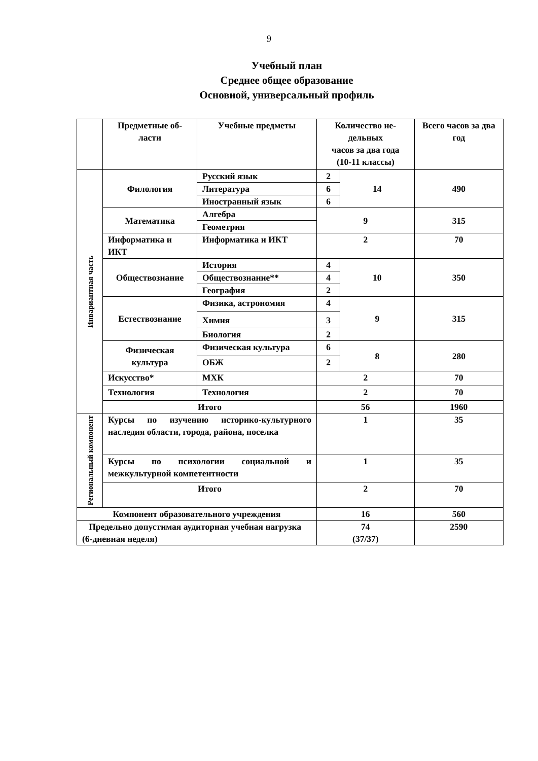9
Учебный план
Среднее общее образование
Основной, универсальный профиль
| | Предметные об- ласти | Учебные предметы | Количество не- дельных часов за два года (10-11 классы) | | Всего часов за два год |
| Инвариантная часть | Филология | Русский язык | 2 | 14 | 490 |
| | | Литература | 6 | | |
| | | Иностранный язык | 6 | | |
| | Математика | Алгебра | 9 | | 315 |
| | | Геометрия | | | |
| | Информатика и ИКТ | Информатика и ИКТ | 2 | | 70 |
| | Обществознание | История | 4 | 10 | 350 |
| | | Обществознание** | 4 | | |
| | | География | 2 | | |
| | Естествознание | Физика, астрономия | 4 | 9 | 315 |
| | | Химия | 3 | | |
| | | Биология | 2 | | |
| | Физическая культура | Физическая культура | 6 | 8 | 280 |
| | | ОБЖ | 2 | | |
| | Искусство* | МХК | 2 | | 70 |
| | Технология | Технология | 2 | | 70 |
| | Итого | | 56 | | 1960 |
| Региональный компонент | Курсы по изучению историко-культурного наследия области, города, района, поселка | | 1 | | 35 |
| | Курсы по психологии социальной и межкультурной компетентности | | 1 | | 35 |
| | Итого | | 2 | | 70 |
| Компонент образовательного учреждения | | | 16 | | 560 |
| Предельно допустимая аудиторная учебная нагрузка (6-дневная неделя) | | | 74 (37/37) | | 2590 |